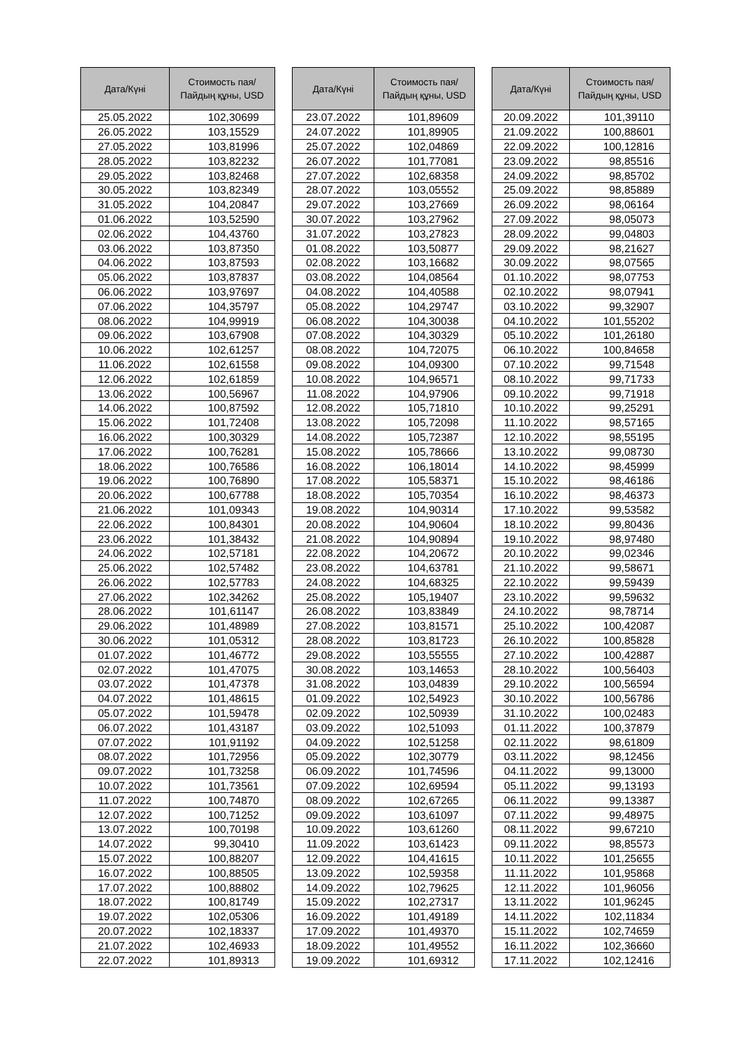| Дата/Күні | Стоимость пая/ Пайдың құны, USD |
| --- | --- |
| 25.05.2022 | 102,30699 |
| 26.05.2022 | 103,15529 |
| 27.05.2022 | 103,81996 |
| 28.05.2022 | 103,82232 |
| 29.05.2022 | 103,82468 |
| 30.05.2022 | 103,82349 |
| 31.05.2022 | 104,20847 |
| 01.06.2022 | 103,52590 |
| 02.06.2022 | 104,43760 |
| 03.06.2022 | 103,87350 |
| 04.06.2022 | 103,87593 |
| 05.06.2022 | 103,87837 |
| 06.06.2022 | 103,97697 |
| 07.06.2022 | 104,35797 |
| 08.06.2022 | 104,99919 |
| 09.06.2022 | 103,67908 |
| 10.06.2022 | 102,61257 |
| 11.06.2022 | 102,61558 |
| 12.06.2022 | 102,61859 |
| 13.06.2022 | 100,56967 |
| 14.06.2022 | 100,87592 |
| 15.06.2022 | 101,72408 |
| 16.06.2022 | 100,30329 |
| 17.06.2022 | 100,76281 |
| 18.06.2022 | 100,76586 |
| 19.06.2022 | 100,76890 |
| 20.06.2022 | 100,67788 |
| 21.06.2022 | 101,09343 |
| 22.06.2022 | 100,84301 |
| 23.06.2022 | 101,38432 |
| 24.06.2022 | 102,57181 |
| 25.06.2022 | 102,57482 |
| 26.06.2022 | 102,57783 |
| 27.06.2022 | 102,34262 |
| 28.06.2022 | 101,61147 |
| 29.06.2022 | 101,48989 |
| 30.06.2022 | 101,05312 |
| 01.07.2022 | 101,46772 |
| 02.07.2022 | 101,47075 |
| 03.07.2022 | 101,47378 |
| 04.07.2022 | 101,48615 |
| 05.07.2022 | 101,59478 |
| 06.07.2022 | 101,43187 |
| 07.07.2022 | 101,91192 |
| 08.07.2022 | 101,72956 |
| 09.07.2022 | 101,73258 |
| 10.07.2022 | 101,73561 |
| 11.07.2022 | 100,74870 |
| 12.07.2022 | 100,71252 |
| 13.07.2022 | 100,70198 |
| 14.07.2022 | 99,30410 |
| 15.07.2022 | 100,88207 |
| 16.07.2022 | 100,88505 |
| 17.07.2022 | 100,88802 |
| 18.07.2022 | 100,81749 |
| 19.07.2022 | 102,05306 |
| 20.07.2022 | 102,18337 |
| 21.07.2022 | 102,46933 |
| 22.07.2022 | 101,89313 |
| Дата/Күні | Стоимость пая/ Пайдың құны, USD |
| --- | --- |
| 23.07.2022 | 101,89609 |
| 24.07.2022 | 101,89905 |
| 25.07.2022 | 102,04869 |
| 26.07.2022 | 101,77081 |
| 27.07.2022 | 102,68358 |
| 28.07.2022 | 103,05552 |
| 29.07.2022 | 103,27669 |
| 30.07.2022 | 103,27962 |
| 31.07.2022 | 103,27823 |
| 01.08.2022 | 103,50877 |
| 02.08.2022 | 103,16682 |
| 03.08.2022 | 104,08564 |
| 04.08.2022 | 104,40588 |
| 05.08.2022 | 104,29747 |
| 06.08.2022 | 104,30038 |
| 07.08.2022 | 104,30329 |
| 08.08.2022 | 104,72075 |
| 09.08.2022 | 104,09300 |
| 10.08.2022 | 104,96571 |
| 11.08.2022 | 104,97906 |
| 12.08.2022 | 105,71810 |
| 13.08.2022 | 105,72098 |
| 14.08.2022 | 105,72387 |
| 15.08.2022 | 105,78666 |
| 16.08.2022 | 106,18014 |
| 17.08.2022 | 105,58371 |
| 18.08.2022 | 105,70354 |
| 19.08.2022 | 104,90314 |
| 20.08.2022 | 104,90604 |
| 21.08.2022 | 104,90894 |
| 22.08.2022 | 104,20672 |
| 23.08.2022 | 104,63781 |
| 24.08.2022 | 104,68325 |
| 25.08.2022 | 105,19407 |
| 26.08.2022 | 103,83849 |
| 27.08.2022 | 103,81571 |
| 28.08.2022 | 103,81723 |
| 29.08.2022 | 103,55555 |
| 30.08.2022 | 103,14653 |
| 31.08.2022 | 103,04839 |
| 01.09.2022 | 102,54923 |
| 02.09.2022 | 102,50939 |
| 03.09.2022 | 102,51093 |
| 04.09.2022 | 102,51258 |
| 05.09.2022 | 102,30779 |
| 06.09.2022 | 101,74596 |
| 07.09.2022 | 102,69594 |
| 08.09.2022 | 102,67265 |
| 09.09.2022 | 103,61097 |
| 10.09.2022 | 103,61260 |
| 11.09.2022 | 103,61423 |
| 12.09.2022 | 104,41615 |
| 13.09.2022 | 102,59358 |
| 14.09.2022 | 102,79625 |
| 15.09.2022 | 102,27317 |
| 16.09.2022 | 101,49189 |
| 17.09.2022 | 101,49370 |
| 18.09.2022 | 101,49552 |
| 19.09.2022 | 101,69312 |
| Дата/Күні | Стоимость пая/ Пайдың құны, USD |
| --- | --- |
| 20.09.2022 | 101,39110 |
| 21.09.2022 | 100,88601 |
| 22.09.2022 | 100,12816 |
| 23.09.2022 | 98,85516 |
| 24.09.2022 | 98,85702 |
| 25.09.2022 | 98,85889 |
| 26.09.2022 | 98,06164 |
| 27.09.2022 | 98,05073 |
| 28.09.2022 | 99,04803 |
| 29.09.2022 | 98,21627 |
| 30.09.2022 | 98,07565 |
| 01.10.2022 | 98,07753 |
| 02.10.2022 | 98,07941 |
| 03.10.2022 | 99,32907 |
| 04.10.2022 | 101,55202 |
| 05.10.2022 | 101,26180 |
| 06.10.2022 | 100,84658 |
| 07.10.2022 | 99,71548 |
| 08.10.2022 | 99,71733 |
| 09.10.2022 | 99,71918 |
| 10.10.2022 | 99,25291 |
| 11.10.2022 | 98,57165 |
| 12.10.2022 | 98,55195 |
| 13.10.2022 | 99,08730 |
| 14.10.2022 | 98,45999 |
| 15.10.2022 | 98,46186 |
| 16.10.2022 | 98,46373 |
| 17.10.2022 | 99,53582 |
| 18.10.2022 | 99,80436 |
| 19.10.2022 | 98,97480 |
| 20.10.2022 | 99,02346 |
| 21.10.2022 | 99,58671 |
| 22.10.2022 | 99,59439 |
| 23.10.2022 | 99,59632 |
| 24.10.2022 | 98,78714 |
| 25.10.2022 | 100,42087 |
| 26.10.2022 | 100,85828 |
| 27.10.2022 | 100,42887 |
| 28.10.2022 | 100,56403 |
| 29.10.2022 | 100,56594 |
| 30.10.2022 | 100,56786 |
| 31.10.2022 | 100,02483 |
| 01.11.2022 | 100,37879 |
| 02.11.2022 | 98,61809 |
| 03.11.2022 | 98,12456 |
| 04.11.2022 | 99,13000 |
| 05.11.2022 | 99,13193 |
| 06.11.2022 | 99,13387 |
| 07.11.2022 | 99,48975 |
| 08.11.2022 | 99,67210 |
| 09.11.2022 | 98,85573 |
| 10.11.2022 | 101,25655 |
| 11.11.2022 | 101,95868 |
| 12.11.2022 | 101,96056 |
| 13.11.2022 | 101,96245 |
| 14.11.2022 | 102,11834 |
| 15.11.2022 | 102,74659 |
| 16.11.2022 | 102,36660 |
| 17.11.2022 | 102,12416 |